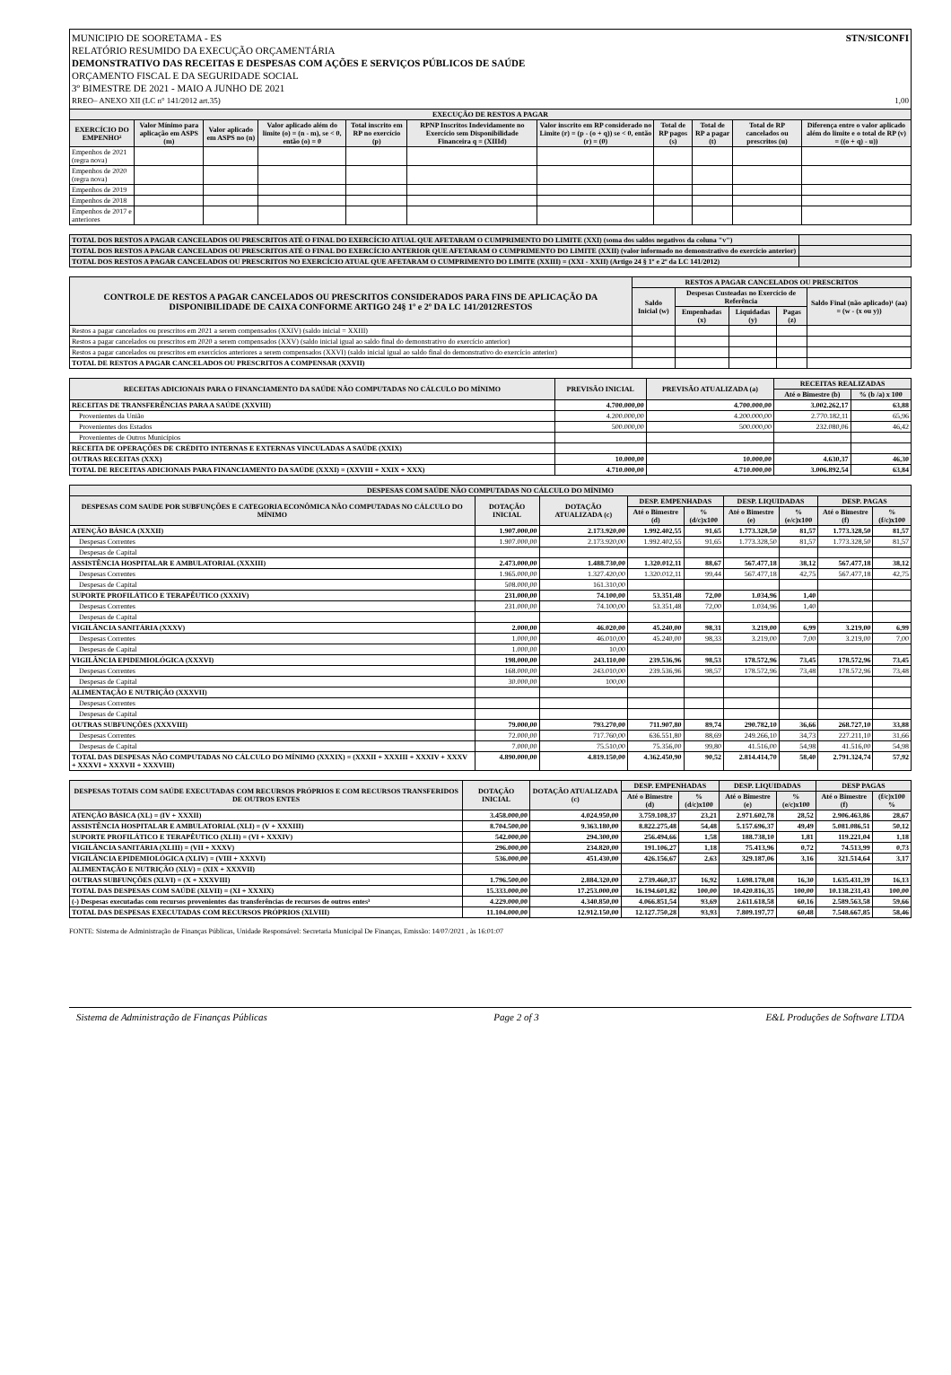MUNICIPIO DE SOORETAMA - ES STN/SICONFI
RELATÓRIO RESUMIDO DA EXECUÇÃO ORÇAMENTÁRIA
DEMONSTRATIVO DAS RECEITAS E DESPESAS COM AÇÕES E SERVIÇOS PÚBLICOS DE SAÚDE
ORÇAMENTO FISCAL E DA SEGURIDADE SOCIAL
3º BIMESTRE DE 2021 - MAIO A JUNHO DE 2021
RREO– ANEXO XII (LC n° 141/2012 art.35) 1,00
| EXECUÇÃO DE RESTOS A PAGAR | | | | | | | | | | |
| --- | --- | --- | --- | --- | --- | --- | --- | --- | --- | --- |
| EXERCÍCIO DO EMPENHO² | Valor Mínimo para aplicação em ASPS (m) | Valor aplicado em ASPS no (n) | Valor aplicado além do limite (o) = (n - m), se < 0, então (o) = 0 | Total inscrito em RP no exercício (p) | RPNP Inscritos Indevidamente no Exercício sem Disponibilidade Financeira q = (XIIId) | Valor inscrito em RP considerado no Limite (r) = (p - (o + q)) se < 0, então (r) = (0) | Total de RP pagos (s) | Total de RP a pagar (t) | Total de RP cancelados ou prescritos (u) | Diferença entre o valor aplicado além do limite e o total de RP (v) = ((o + q) - u)) |
| Empenhos de 2021 (regra nova) | | | | | | | | | | |
| Empenhos de 2020 (regra nova) | | | | | | | | | | |
| Empenhos de 2019 | | | | | | | | | | |
| Empenhos de 2018 | | | | | | | | | | |
| Empenhos de 2017 e anteriores | | | | | | | | | | |
| TOTAL DOS RESTOS A PAGAR CANCELADOS OU PRESCRITOS ATÉ O FINAL DO EXERCÍCIO ATUAL QUE AFETARAM O CUMPRIMENTO DO LIMITE (XXI) (soma dos saldos negativos da coluna "v") | |
| TOTAL DOS RESTOS A PAGAR CANCELADOS OU PRESCRITOS ATÉ O FINAL DO EXERCÍCIO ANTERIOR QUE AFETARAM O CUMPRIMENTO DO LIMITE (XXII) (valor informado no demonstrativo do exercício anterior) | |
| TOTAL DOS RESTOS A PAGAR CANCELADOS OU PRESCRITOS NO EXERCÍCIO ATUAL QUE AFETARAM O CUMPRIMENTO DO LIMITE (XXIII) = (XXI - XXII) (Artigo 24 § 1º e 2º da LC 141/2012) | |
| CONTROLE DE RESTOS A PAGAR CANCELADOS OU PRESCRITOS CONSIDERADOS PARA FINS DE APLICAÇÃO DA DISPONIBILIDADE DE CAIXA CONFORME ARTIGO 24§ 1º e 2º DA LC 141/2012RESTOS | RESTOS A PAGAR CANCELADOS OU PRESCRITOS | | | | |
| --- | --- | --- | --- | --- | --- |
| | Saldo Inicial (w) | Despesas Custeadas no Exercício de Referência | | | Saldo Final (não aplicado)¹ (aa) = (w - (x ou y)) |
| | | Empenhadas (x) | Liquidadas (y) | Pagas (z) | |
| Restos a pagar cancelados ou prescritos em 2021 a serem compensados (XXIV) (saldo inicial = XXIII) | | | | | |
| Restos a pagar cancelados ou prescritos em 2020 a serem compensados (XXV) (saldo inicial igual ao saldo final do demonstrativo do exercício anterior) | | | | | |
| Restos a pagar cancelados ou prescritos em exercícios anteriores a serem compensados (XXVI) (saldo inicial igual ao saldo final do demonstrativo do exercício anterior) | | | | | |
| TOTAL DE RESTOS A PAGAR CANCELADOS OU PRESCRITOS A COMPENSAR (XXVII) | | | | | |
| RECEITAS ADICIONAIS PARA O FINANCIAMENTO DA SAÚDE NÃO COMPUTADAS NO CÁLCULO DO MÍNIMO | PREVISÃO INICIAL | PREVISÃO ATUALIZADA (a) | RECEITAS REALIZADAS | |
| --- | --- | --- | --- | --- |
| | | | Até o Bimestre (b) | % (b /a) x 100 |
| RECEITAS DE TRANSFERÊNCIAS PARA A SAÚDE (XXVIII) | 4.700.000,00 | 4.700.000,00 | 3.002.262,17 | 63,88 |
| Provenientes da União | 4.200.000,00 | 4.200.000,00 | 2.770.182,11 | 65,96 |
| Provenientes dos Estados | 500.000,00 | 500.000,00 | 232.080,06 | 46,42 |
| Provenientes de Outros Municípios | | | | |
| RECEITA DE OPERAÇÕES DE CRÉDITO INTERNAS E EXTERNAS VINCULADAS A SAÚDE (XXIX) | | | | |
| OUTRAS RECEITAS (XXX) | 10.000,00 | 10.000,00 | 4.630,37 | 46,30 |
| TOTAL DE RECEITAS ADICIONAIS PARA FINANCIAMENTO DA SAÚDE (XXXI) = (XXVIII + XXIX + XXX) | 4.710.000,00 | 4.710.000,00 | 3.006.892,54 | 63,84 |
| DESPESAS COM SAÚDE NÃO COMPUTADAS NO CÁLCULO DO MÍNIMO | | | | | | | | |
| --- | --- | --- | --- | --- | --- | --- | --- | --- |
| DESPESAS COM SAUDE POR SUBFUNÇÕES E CATEGORIA ECONÔMICA NÃO COMPUTADAS NO CÁLCULO DO MÍNIMO | DOTAÇÃO INICIAL | DOTAÇÃO ATUALIZADA (c) | DESP. EMPENHADAS | | DESP. LIQUIDADAS | | DESP. PAGAS | |
| | | | Até o Bimestre (d) | % (d/c)x100 | Até o Bimestre (e) | % (e/c)x100 | Até o Bimestre (f) | % (f/c)x100 |
| ATENÇÃO BÁSICA (XXXII) | 1.907.000,00 | 2.173.920,00 | 1.992.402,55 | 91,65 | 1.773.328,50 | 81,57 | 1.773.328,50 | 81,57 |
| Despesas Correntes | 1.907.000,00 | 2.173.920,00 | 1.992.402,55 | 91,65 | 1.773.328,50 | 81,57 | 1.773.328,50 | 81,57 |
| Despesas de Capital | | | | | | | | |
| ASSISTÊNCIA HOSPITALAR E AMBULATORIAL (XXXIII) | 2.473.000,00 | 1.488.730,00 | 1.320.012,11 | 88,67 | 567.477,18 | 38,12 | 567.477,18 | 38,12 |
| Despesas Correntes | 1.965.000,00 | 1.327.420,00 | 1.320.012,11 | 99,44 | 567.477,18 | 42,75 | 567.477,18 | 42,75 |
| Despesas de Capital | 508.000,00 | 161.310,00 | | | | | | |
| SUPORTE PROFILÁTICO E TERAPÊUTICO (XXXIV) | 231.000,00 | 74.100,00 | 53.351,48 | 72,00 | 1.034,96 | 1,40 | | |
| Despesas Correntes | 231.000,00 | 74.100,00 | 53.351,48 | 72,00 | 1.034,96 | 1,40 | | |
| Despesas de Capital | | | | | | | | |
| VIGILÂNCIA SANITÁRIA (XXXV) | 2.000,00 | 46.020,00 | 45.240,00 | 98,31 | 3.219,00 | 6,99 | 3.219,00 | 6,99 |
| Despesas Correntes | 1.000,00 | 46.010,00 | 45.240,00 | 98,33 | 3.219,00 | 7,00 | 3.219,00 | 7,00 |
| Despesas de Capital | 1.000,00 | 10,00 | | | | | | |
| VIGILÂNCIA EPIDEMIOLÓGICA (XXXVI) | 198.000,00 | 243.110,00 | 239.536,96 | 98,53 | 178.572,96 | 73,45 | 178.572,96 | 73,45 |
| Despesas Correntes | 168.000,00 | 243.010,00 | 239.536,96 | 98,57 | 178.572,96 | 73,48 | 178.572,96 | 73,48 |
| Despesas de Capital | 30.000,00 | 100,00 | | | | | | |
| ALIMENTAÇÃO E NUTRIÇÃO (XXXVII) | | | | | | | | |
| Despesas Correntes | | | | | | | | |
| Despesas de Capital | | | | | | | | |
| OUTRAS SUBFUNÇÕES (XXXVIII) | 79.000,00 | 793.270,00 | 711.907,80 | 89,74 | 290.782,10 | 36,66 | 268.727,10 | 33,88 |
| Despesas Correntes | 72.000,00 | 717.760,00 | 636.551,80 | 88,69 | 249.266,10 | 34,73 | 227.211,10 | 31,66 |
| Despesas de Capital | 7.000,00 | 75.510,00 | 75.356,00 | 99,80 | 41.516,00 | 54,98 | 41.516,00 | 54,98 |
| TOTAL DAS DESPESAS NÃO COMPUTADAS NO CÁLCULO DO MÍNIMO (XXXIX) = (XXXII + XXXIII + XXXIV + XXXV + XXXVI + XXXVII + XXXVIII) | 4.890.000,00 | 4.819.150,00 | 4.362.450,90 | 90,52 | 2.814.414,70 | 58,40 | 2.791.324,74 | 57,92 |
| DESPESAS TOTAIS COM SAÚDE EXECUTADAS COM RECURSOS PRÓPRIOS E COM RECURSOS TRANSFERIDOS DE OUTROS ENTES | DOTAÇÃO INICIAL | DOTAÇÃO ATUALIZADA (c) | DESP. EMPENHADAS | | DESP. LIQUIDADAS | | DESP PAGAS | |
| --- | --- | --- | --- | --- | --- | --- | --- | --- |
| | | | Até o Bimestre (d) | % (d/c)x100 | Até o Bimestre (e) | % (e/c)x100 | Até o Bimestre (f) | (f/c)x100 % |
| ATENÇÃO BÁSICA (XL) = (IV + XXXII) | 3.458.000,00 | 4.024.950,00 | 3.759.108,37 | 23,21 | 2.971.602,78 | 28,52 | 2.906.463,86 | 28,67 |
| ASSISTÊNCIA HOSPITALAR E AMBULATORIAL (XLI) = (V + XXXIII) | 8.704.500,00 | 9.363.180,00 | 8.822.275,48 | 54,48 | 5.157.696,37 | 49,49 | 5.081.086,51 | 50,12 |
| SUPORTE PROFILÁTICO E TERAPÊUTICO (XLII) = (VI + XXXIV) | 542.000,00 | 294.300,00 | 256.494,66 | 1,58 | 188.738,10 | 1,81 | 119.221,04 | 1,18 |
| VIGILÂNCIA SANITÁRIA (XLIII) = (VII + XXXV) | 296.000,00 | 234.820,00 | 191.106,27 | 1,18 | 75.413,96 | 0,72 | 74.513,99 | 0,73 |
| VIGILÂNCIA EPIDEMIOLÓGICA (XLIV) = (VIII + XXXVI) | 536.000,00 | 451.430,00 | 426.156,67 | 2,63 | 329.187,06 | 3,16 | 321.514,64 | 3,17 |
| ALIMENTAÇÃO E NUTRIÇÃO (XLV) = (XIX + XXXVII) | | | | | | | | |
| OUTRAS SUBFUNÇÕES (XLVI) = (X + XXXVIII) | 1.796.500,00 | 2.884.320,00 | 2.739.460,37 | 16,92 | 1.698.178,08 | 16,30 | 1.635.431,39 | 16,13 |
| TOTAL DAS DESPESAS COM SAÚDE (XLVII) = (XI + XXXIX) | 15.333.000,00 | 17.253.000,00 | 16.194.601,82 | 100,00 | 10.420.816,35 | 100,00 | 10.138.231,43 | 100,00 |
| (-) Despesas executadas com recursos provenientes das transferências de recursos de outros entes³ | 4.229.000,00 | 4.340.850,00 | 4.066.851,54 | 93,69 | 2.611.618,58 | 60,16 | 2.589.563,58 | 59,66 |
| TOTAL DAS DESPESAS EXECUTADAS COM RECURSOS PRÓPRIOS (XLVIII) | 11.104.000,00 | 12.912.150,00 | 12.127.750,28 | 93,93 | 7.809.197,77 | 60,48 | 7.548.667,85 | 58,46 |
FONTE: Sistema de Administração de Finanças Públicas, Unidade Responsável: Secretaria Municipal De Finanças, Emissão: 14/07/2021 , às 16:01:07
Sistema de Administração de Finanças Públicas Page 2 of 3 E&L Produções de Software LTDA